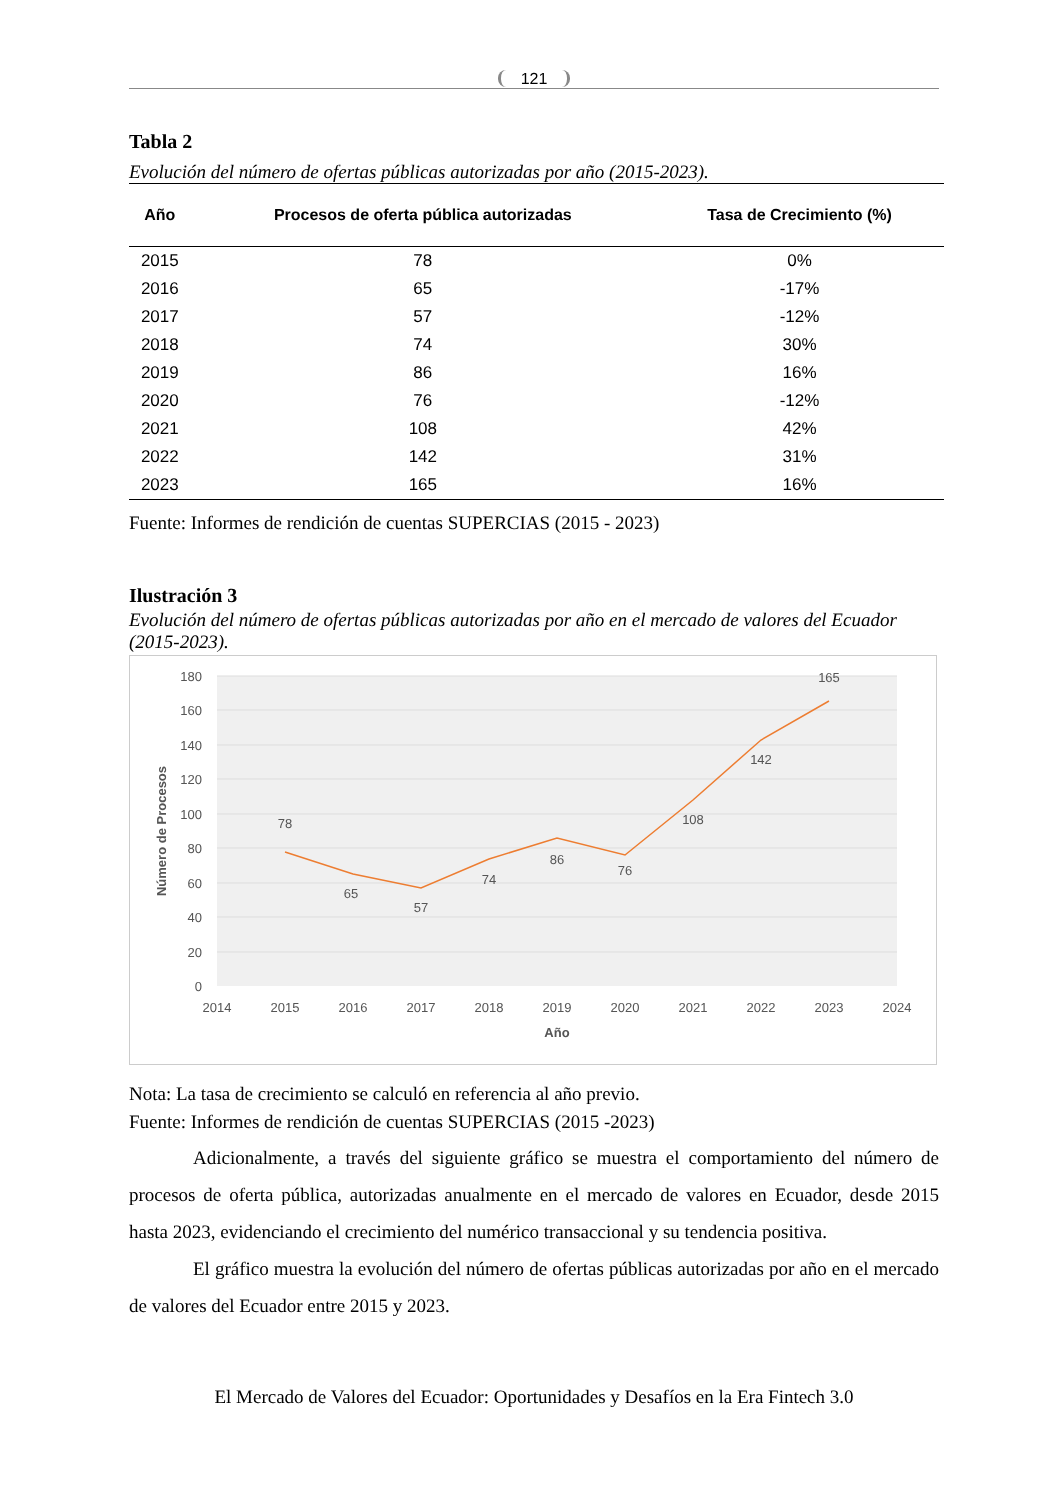121
Tabla 2
Evolución del número de ofertas públicas autorizadas por año (2015-2023).
| Año | Procesos de oferta pública autorizadas | Tasa de Crecimiento (%) |
| --- | --- | --- |
| 2015 | 78 | 0% |
| 2016 | 65 | -17% |
| 2017 | 57 | -12% |
| 2018 | 74 | 30% |
| 2019 | 86 | 16% |
| 2020 | 76 | -12% |
| 2021 | 108 | 42% |
| 2022 | 142 | 31% |
| 2023 | 165 | 16% |
Fuente: Informes de rendición de cuentas SUPERCIAS (2015 - 2023)
Ilustración 3
Evolución del número de ofertas públicas autorizadas por año en el mercado de valores del Ecuador (2015-2023).
180
160
140
120
100
80
60
40
20
0
2014
2015
2016
2017
2018
2019
2020
2021
2022
2023
2024
Año
Número de Procesos
78
65
57
74
86
76
108
142
165
Nota: La tasa de crecimiento se calculó en referencia al año previo.
Fuente: Informes de rendición de cuentas SUPERCIAS (2015 -2023)
Adicionalmente, a través del siguiente gráfico se muestra el comportamiento del número de procesos de oferta pública, autorizadas anualmente en el mercado de valores en Ecuador, desde 2015 hasta 2023, evidenciando el crecimiento del numérico transaccional y su tendencia positiva.
El gráfico muestra la evolución del número de ofertas públicas autorizadas por año en el mercado de valores del Ecuador entre 2015 y 2023.
El Mercado de Valores del Ecuador: Oportunidades y Desafíos en la Era Fintech 3.0